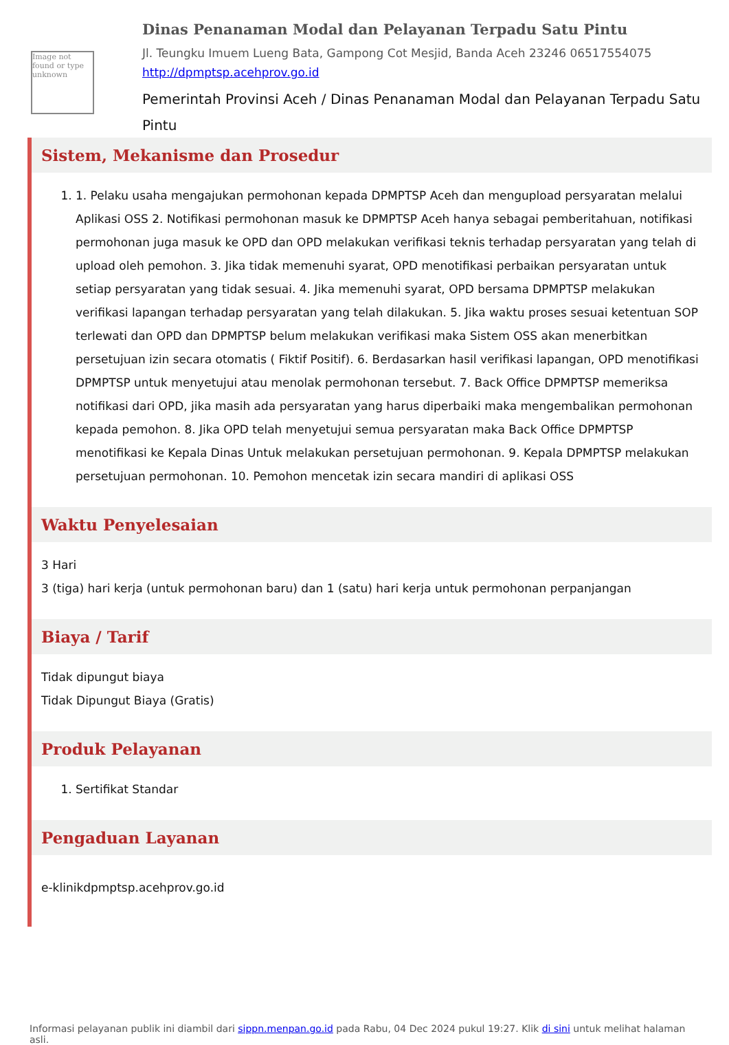Image not found or type unknown
Dinas Penanaman Modal dan Pelayanan Terpadu Satu Pintu
Jl. Teungku Imuem Lueng Bata, Gampong Cot Mesjid, Banda Aceh 23246 06517554075
http://dpmptsp.acehprov.go.id
Pemerintah Provinsi Aceh / Dinas Penanaman Modal dan Pelayanan Terpadu Satu Pintu
Sistem, Mekanisme dan Prosedur
1. 1. Pelaku usaha mengajukan permohonan kepada DPMPTSP Aceh dan mengupload persyaratan melalui Aplikasi OSS 2. Notifikasi permohonan masuk ke DPMPTSP Aceh hanya sebagai pemberitahuan, notifikasi permohonan juga masuk ke OPD dan OPD melakukan verifikasi teknis terhadap persyaratan yang telah di upload oleh pemohon. 3. Jika tidak memenuhi syarat, OPD menotifikasi perbaikan persyaratan untuk setiap persyaratan yang tidak sesuai. 4. Jika memenuhi syarat, OPD bersama DPMPTSP melakukan verifikasi lapangan terhadap persyaratan yang telah dilakukan. 5. Jika waktu proses sesuai ketentuan SOP terlewati dan OPD dan DPMPTSP belum melakukan verifikasi maka Sistem OSS akan menerbitkan persetujuan izin secara otomatis ( Fiktif Positif). 6. Berdasarkan hasil verifikasi lapangan, OPD menotifikasi DPMPTSP untuk menyetujui atau menolak permohonan tersebut. 7. Back Office DPMPTSP memeriksa notifikasi dari OPD, jika masih ada persyaratan yang harus diperbaiki maka mengembalikan permohonan kepada pemohon. 8. Jika OPD telah menyetujui semua persyaratan maka Back Office DPMPTSP menotifikasi ke Kepala Dinas Untuk melakukan persetujuan permohonan. 9. Kepala DPMPTSP melakukan persetujuan permohonan. 10. Pemohon mencetak izin secara mandiri di aplikasi OSS
Waktu Penyelesaian
3 Hari
3 (tiga) hari kerja (untuk permohonan baru) dan 1 (satu) hari kerja untuk permohonan perpanjangan
Biaya / Tarif
Tidak dipungut biaya
Tidak Dipungut Biaya (Gratis)
Produk Pelayanan
1. Sertifikat Standar
Pengaduan Layanan
e-klinikdpmptsp.acehprov.go.id
Informasi pelayanan publik ini diambil dari sippn.menpan.go.id pada Rabu, 04 Dec 2024 pukul 19:27. Klik di sini untuk melihat halaman asli.